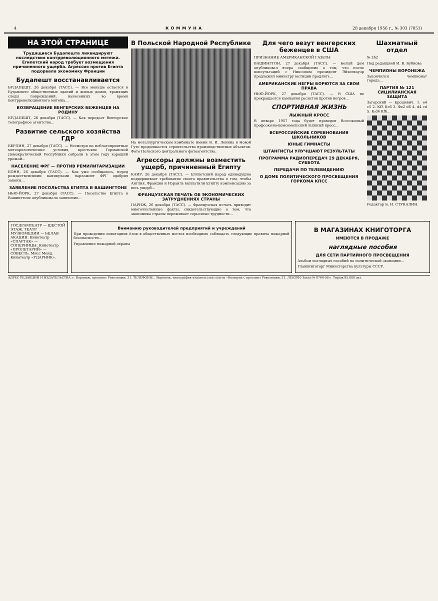4 КОММУНА 28 декабря 1956 г., № 303 (7851)
НА ЭТОЙ СТРАНИЦЕ
Трудящиеся Будапешта ликвидируют последствия контрреволюционного мятежа. Египетский народ требует возмещения причиненного ущерба. Агрессия против Египта подорвала экономику Франции
Будапешт восстанавливается
БУДАПЕШТ, 26 декабря (ТАСС). — Все меньше остается в Будапеште общественных зданий и жилых домов, хранящих следы повреждений, нанесенных во время контрреволюционного мятежа...
ВОЗВРАЩЕНИЕ ВЕНГЕРСКИХ БЕЖЕНЦЕВ НА РОДИНУ
БУДАПЕШТ, 26 декабря (ТАСС). — Как передает Венгерское телеграфное агентство...
Развитие сельского хозяйства ГДР
БЕРЛИН, 27 декабря (ТАСС). — Несмотря на неблагоприятные метеорологические условия, крестьяне Германской Демократической Республики собрали в этом году хороший урожай...
НАСЕЛЕНИЕ ФРГ — ПРОТИВ РЕМИЛИТАРИЗАЦИИ
БОНН, 26 декабря (ТАСС). — Как уже сообщалось, перед рождественскими каникулами парламент ФРГ одобрил законы...
ЗАЯВЛЕНИЕ ПОСОЛЬСТВА ЕГИПТА В ВАШИНГТОНЕ
НЬЮ-ЙОРК, 27 декабря (ТАСС). — Посольство Египта в Вашингтоне опубликовало заявление...
В Польской Народной Республике
На металлургическом комбинате имени В. И. Ленина в Новой Гуте продолжается строительство производственных объектов. Фото Польского центрального фотоагентства.
Агрессоры должны возместить ущерб, причиненный Египту
КАИР, 26 декабря (ТАСС). — Египетский народ единодушно поддерживает требование своего правительства о том, чтобы Англия, Франция и Израиль выплатили Египту компенсацию за весь ущерб...
ФРАНЦУЗСКАЯ ПЕЧАТЬ ОБ ЭКОНОМИЧЕСКИХ ЗАТРУДНЕНИЯХ СТРАНЫ
ПАРИЖ, 26 декабря (ТАСС). — Французская печать приводит многочисленные факты, свидетельствующие о том, что экономика страны переживает серьезные трудности...
Для чего везут венгерских беженцев в США
ПРИЗНАНИЕ АМЕРИКАНСКОЙ ГАЗЕТЫ
ВАШИНГТОН, 27 декабря (ТАСС). — Белый дом опубликовал вчера сообщение о том, что после консультаций с Никсоном президент Эйзенхауэр предложил министру юстиции продлить...
АМЕРИКАНСКИЕ НЕГРЫ БОРЮТСЯ ЗА СВОИ ПРАВА
НЬЮ-ЙОРК, 27 декабря (ТАСС). — В США не прекращается кампания расистов против негров...
СПОРТИВНАЯ ЖИЗНЬ
ЛЫЖНЫЙ КРОСС
В январе 1957 года будет проведен Всесоюзный профсоюзно-комсомольский лыжный кросс...
ВСЕРОССИЙСКИЕ СОРЕВНОВАНИЯ ШКОЛЬНИКОВ
ЮНЫЕ ГИМНАСТЫ
ШТАНГИСТЫ УЛУЧШАЮТ РЕЗУЛЬТАТЫ
ПРОГРАММА РАДИОПЕРЕДАЧ 29 ДЕКАБРЯ, СУББОТА
ПЕРЕДАЧИ ПО ТЕЛЕВИДЕНИЮ
О ДОМЕ ПОЛИТИЧЕСКОГО ПРОСВЕЩЕНИЯ ГОРКОМА КПСС
Шахматный отдел
№ 262
Под редакцией И. В. Бубнова
ЧЕМПИОНЫ ВОРОНЕЖА
Закончился чемпионат города...
ПАРТИЯ № 121 СИЦИЛИАНСКАЯ ЗАЩИТА
Загорский — Ерошевич. 1. e4 c5 2. Кf3 Кc6 3. Фe2 d6 4. d4 cd 5. К:d4 Кf6...
Редактор Б. И. СТУКАЛИН.
ГОСДРАМТЕАТР — ШЕСТОЙ ЭТАЖ. ТЕАТР МУЗКОМЕДИИ — БЕЛАЯ АКАЦИЯ. Кинотеатр «СПАРТАК» — СОПЕРНИЦЫ. Кинотеатр «ПРОЛЕТАРИЙ» — СОВЕСТЬ. Мисс Менд. Кинотеатр «УДАРНИК».
Вниманию руководителей предприятий и учреждений
При проведении новогодних ёлок в общественных местах необходимо соблюдать следующие правила пожарной безопасности...
Управление пожарной охраны
В МАГАЗИНАХ КНИГОТОРГА
ИМЕЮТСЯ В ПРОДАЖЕ
наглядные пособия
ДЛЯ СЕТИ ПАРТИЙНОГО ПРОСВЕЩЕНИЯ
Альбом наглядных пособий по политической экономии...
Главкниготорг Министерства культуры СССР.
АДРЕС РЕДАКЦИИ И ИЗДАТЕЛЬСТВА: г. Воронеж, проспект Революции, 31. ТЕЛЕФОНЫ... Воронеж, типография издательства газеты «Коммуна», проспект Революции, 31. ЛЕ03910 Заказ № 8764-56 г. Тираж 85.000 экз.